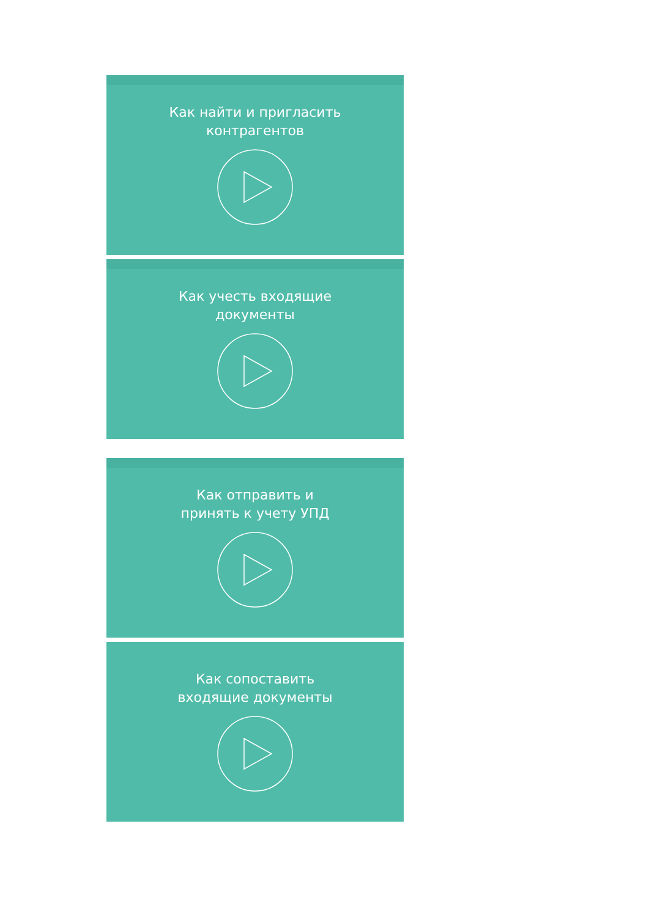Как найти и пригласить
контрагентов
Как учесть входящие
документы
Как отправить и
принять к учету УПД
Как сопоставить
входящие документы